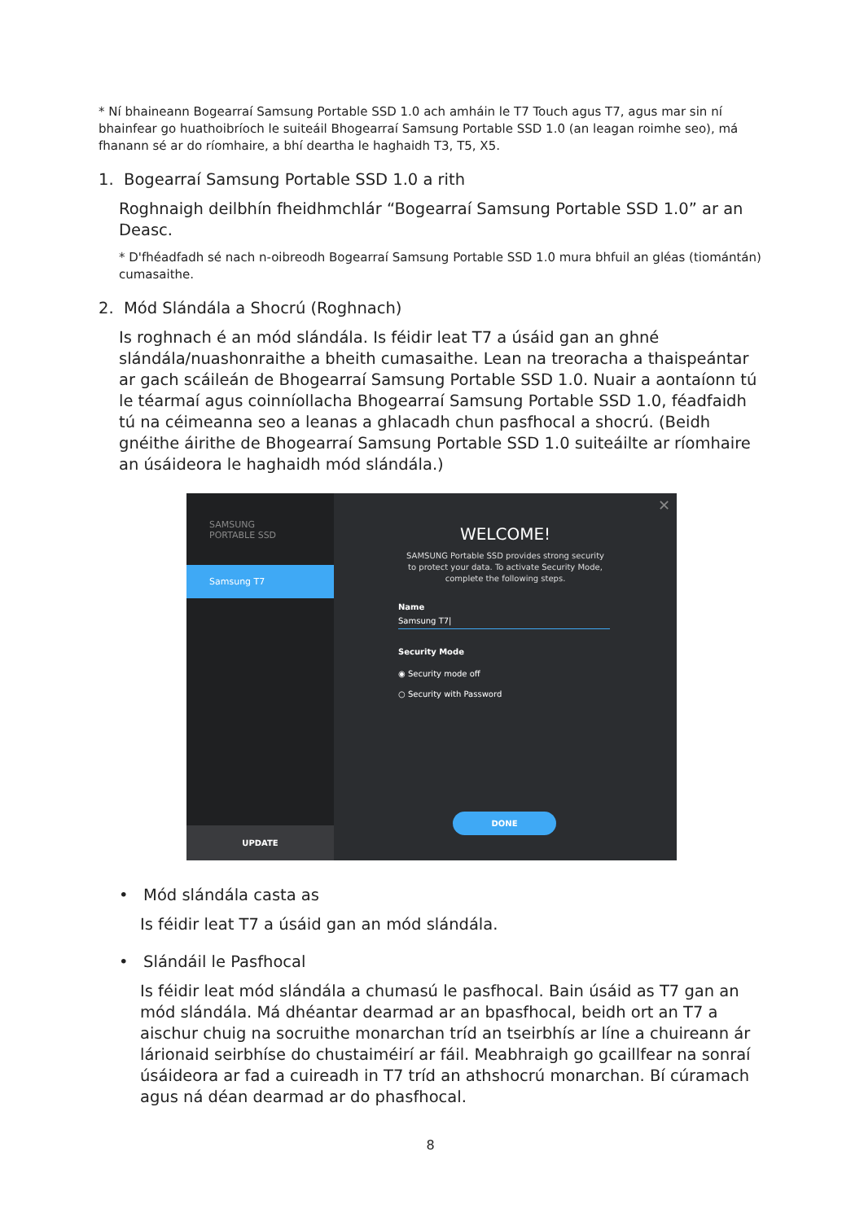* Ní bhaineann Bogearraí Samsung Portable SSD 1.0 ach amháin le T7 Touch agus T7, agus mar sin ní bhainfear go huathoibríoch le suiteáil Bhogearraí Samsung Portable SSD 1.0 (an leagan roimhe seo), má fhanann sé ar do ríomhaire, a bhí deartha le haghaidh T3, T5, X5.
1. Bogearraí Samsung Portable SSD 1.0 a rith
Roghnaigh deilbhín fheidhmchlár “Bogearraí Samsung Portable SSD 1.0” ar an Deasc.
* D'fhéadfadh sé nach n-oibreodh Bogearraí Samsung Portable SSD 1.0 mura bhfuil an gléas (tiomántán) cumasaithe.
2. Mód Slándála a Shocrú (Roghnach)
Is roghnach é an mód slándála. Is féidir leat T7 a úsáid gan an ghné slándála/nuashonraithe a bheith cumasaithe. Lean na treoracha a thaispeántar ar gach scáileán de Bhogearraí Samsung Portable SSD 1.0. Nuair a aontaíonn tú le téarmaí agus coinníollacha Bhogearraí Samsung Portable SSD 1.0, féadfaidh tú na céimeanna seo a leanas a ghlacadh chun pasfhocal a shocrú. (Beidh gnéithe áirithe de Bhogearraí Samsung Portable SSD 1.0 suiteáilte ar ríomhaire an úsáideora le haghaidh mód slándála.)
SAMSUNG
PORTABLE SSD
Samsung T7
UPDATE
✕
WELCOME!
SAMSUNG Portable SSD provides strong security
to protect your data. To activate Security Mode,
complete the following steps.
Name
Samsung T7|
Security Mode
◉ Security mode off
○ Security with Password
DONE
• Mód slándála casta as
Is féidir leat T7 a úsáid gan an mód slándála.
• Slándáil le Pasfhocal
Is féidir leat mód slándála a chumasú le pasfhocal. Bain úsáid as T7 gan an mód slándála. Má dhéantar dearmad ar an bpasfhocal, beidh ort an T7 a aischur chuig na socruithe monarchan tríd an tseirbhís ar líne a chuireann ár lárionaid seirbhíse do chustaiméirí ar fáil. Meabhraigh go gcaillfear na sonraí úsáideora ar fad a cuireadh in T7 tríd an athshocrú monarchan. Bí cúramach agus ná déan dearmad ar do phasfhocal.
8